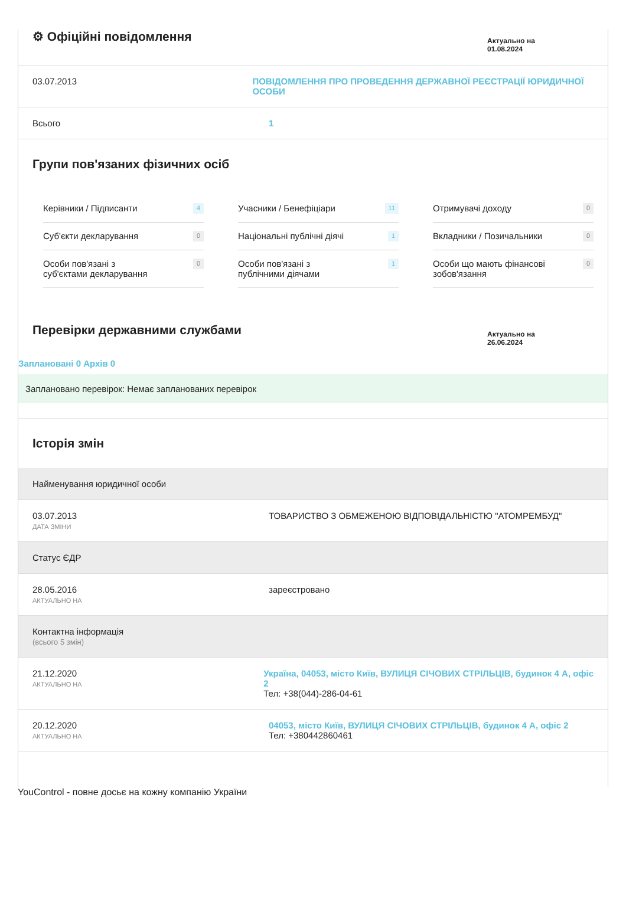⚙ Офіційні повідомлення
Актуально на
01.08.2024
03.07.2013 ПОВІДОМЛЕННЯ ПРО ПРОВЕДЕННЯ ДЕРЖАВНОЇ РЕЄСТРАЦІЇ ЮРИДИЧНОЇ ОСОБИ
Всього 1
Групи пов'язаних фізичних осіб
Керівники / Підписанти 4
Учасники / Бенефіціари 11
Отримувачі доходу 0
Суб'єкти декларування 0
Національні публічні діячі 1
Вкладники / Позичальники 0
Особи пов'язані з
суб'єктами декларування 0
Особи пов'язані з
публічними діячами 1
Особи що мають фінансові
зобов'язання 0
Перевірки державними службами
Актуально на
26.06.2024
Заплановані 0 Архів 0
Заплановано перевірок: Немає запланованих перевірок
Історія змін
Найменування юридичної особи
03.07.2013
ДАТА ЗМІНИ
ТОВАРИСТВО З ОБМЕЖЕНОЮ ВІДПОВІДАЛЬНІСТЮ "АТОМРЕМБУД"
Статус ЄДР
28.05.2016
АКТУАЛЬНО НА
зареєстровано
Контактна інформація
(всього 5 змін)
21.12.2020
АКТУАЛЬНО НА
Україна, 04053, місто Київ, ВУЛИЦЯ СІЧОВИХ СТРІЛЬЦІВ, будинок 4 А, офіс 2
Тел: +38(044)-286-04-61
20.12.2020
АКТУАЛЬНО НА
04053, місто Київ, ВУЛИЦЯ СІЧОВИХ СТРІЛЬЦІВ, будинок 4 А, офіс 2
Тел: +380442860461
YouControl - повне досьє на кожну компанію України